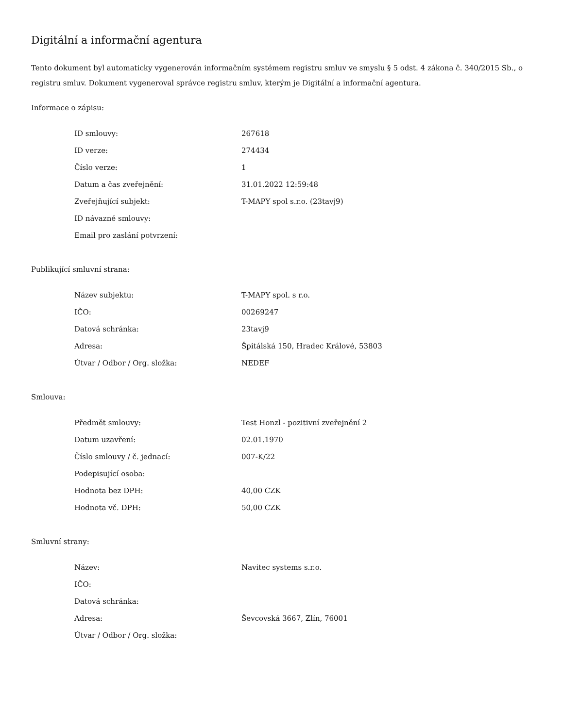Digitální a informační agentura
Tento dokument byl automaticky vygenerován informačním systémem registru smluv ve smyslu § 5 odst. 4 zákona č. 340/2015 Sb., o registru smluv. Dokument vygeneroval správce registru smluv, kterým je Digitální a informační agentura.
Informace o zápisu:
| ID smlouvy: | 267618 |
| ID verze: | 274434 |
| Číslo verze: | 1 |
| Datum a čas zveřejnění: | 31.01.2022 12:59:48 |
| Zveřejňující subjekt: | T-MAPY spol s.r.o. (23tavj9) |
| ID návazné smlouvy: | |
| Email pro zaslání potvrzení: | |
Publikující smluvní strana:
| Název subjektu: | T-MAPY spol. s r.o. |
| IČO: | 00269247 |
| Datová schránka: | 23tavj9 |
| Adresa: | Špitálská 150, Hradec Králové, 53803 |
| Útvar / Odbor / Org. složka: | NEDEF |
Smlouva:
| Předmět smlouvy: | Test Honzl - pozitivní zveřejnění 2 |
| Datum uzavření: | 02.01.1970 |
| Číslo smlouvy / č. jednací: | 007-K/22 |
| Podepisující osoba: | |
| Hodnota bez DPH: | 40,00 CZK |
| Hodnota vč. DPH: | 50,00 CZK |
Smluvní strany:
| Název: | Navitec systems s.r.o. |
| IČO: | |
| Datová schránka: | |
| Adresa: | Ševcovská 3667, Zlín, 76001 |
| Útvar / Odbor / Org. složka: | |